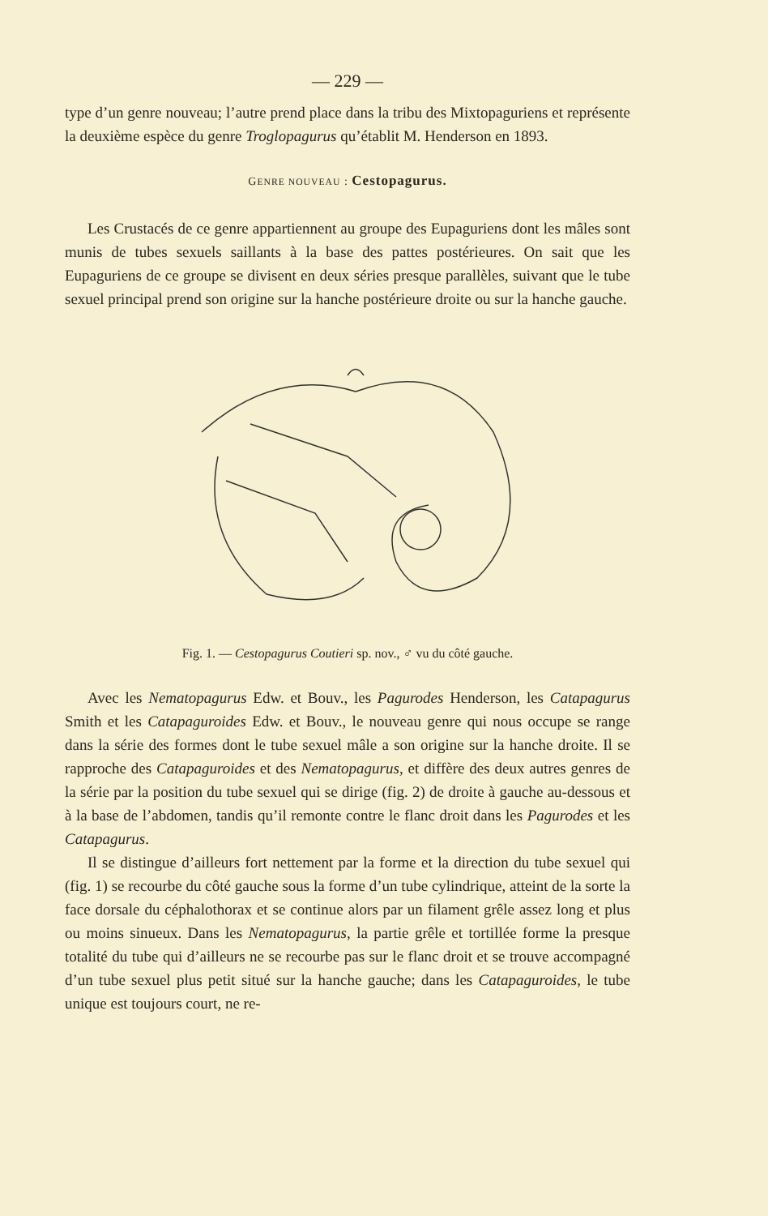— 229 —
type d’un genre nouveau; l’autre prend place dans la tribu des Mixtopaguriens et représente la deuxième espèce du genre Troglopagurus qu’établit M. Henderson en 1893.
GENRE NOUVEAU : Cestopagurus.
Les Crustacés de ce genre appartiennent au groupe des Eupaguriens dont les mâles sont munis de tubes sexuels saillants à la base des pattes postérieures. On sait que les Eupaguriens de ce groupe se divisent en deux séries presque parallèles, suivant que le tube sexuel principal prend son origine sur la hanche postérieure droite ou sur la hanche gauche.
Fig. 1. — Cestopagurus Coutieri sp. nov., ♂ vu du côté gauche.
Avec les Nematopagurus Edw. et Bouv., les Pagurodes Henderson, les Catapagurus Smith et les Catapaguroides Edw. et Bouv., le nouveau genre qui nous occupe se range dans la série des formes dont le tube sexuel mâle a son origine sur la hanche droite. Il se rapproche des Catapaguroides et des Nematopagurus, et diffère des deux autres genres de la série par la position du tube sexuel qui se dirige (fig. 2) de droite à gauche au-dessous et à la base de l’abdomen, tandis qu’il remonte contre le flanc droit dans les Pagurodes et les Catapagurus.
Il se distingue d’ailleurs fort nettement par la forme et la direction du tube sexuel qui (fig. 1) se recourbe du côté gauche sous la forme d’un tube cylindrique, atteint de la sorte la face dorsale du céphalothorax et se continue alors par un filament grêle assez long et plus ou moins sinueux. Dans les Nematopagurus, la partie grêle et tortillée forme la presque totalité du tube qui d’ailleurs ne se recourbe pas sur le flanc droit et se trouve accompagné d’un tube sexuel plus petit situé sur la hanche gauche; dans les Catapaguroides, le tube unique est toujours court, ne re-